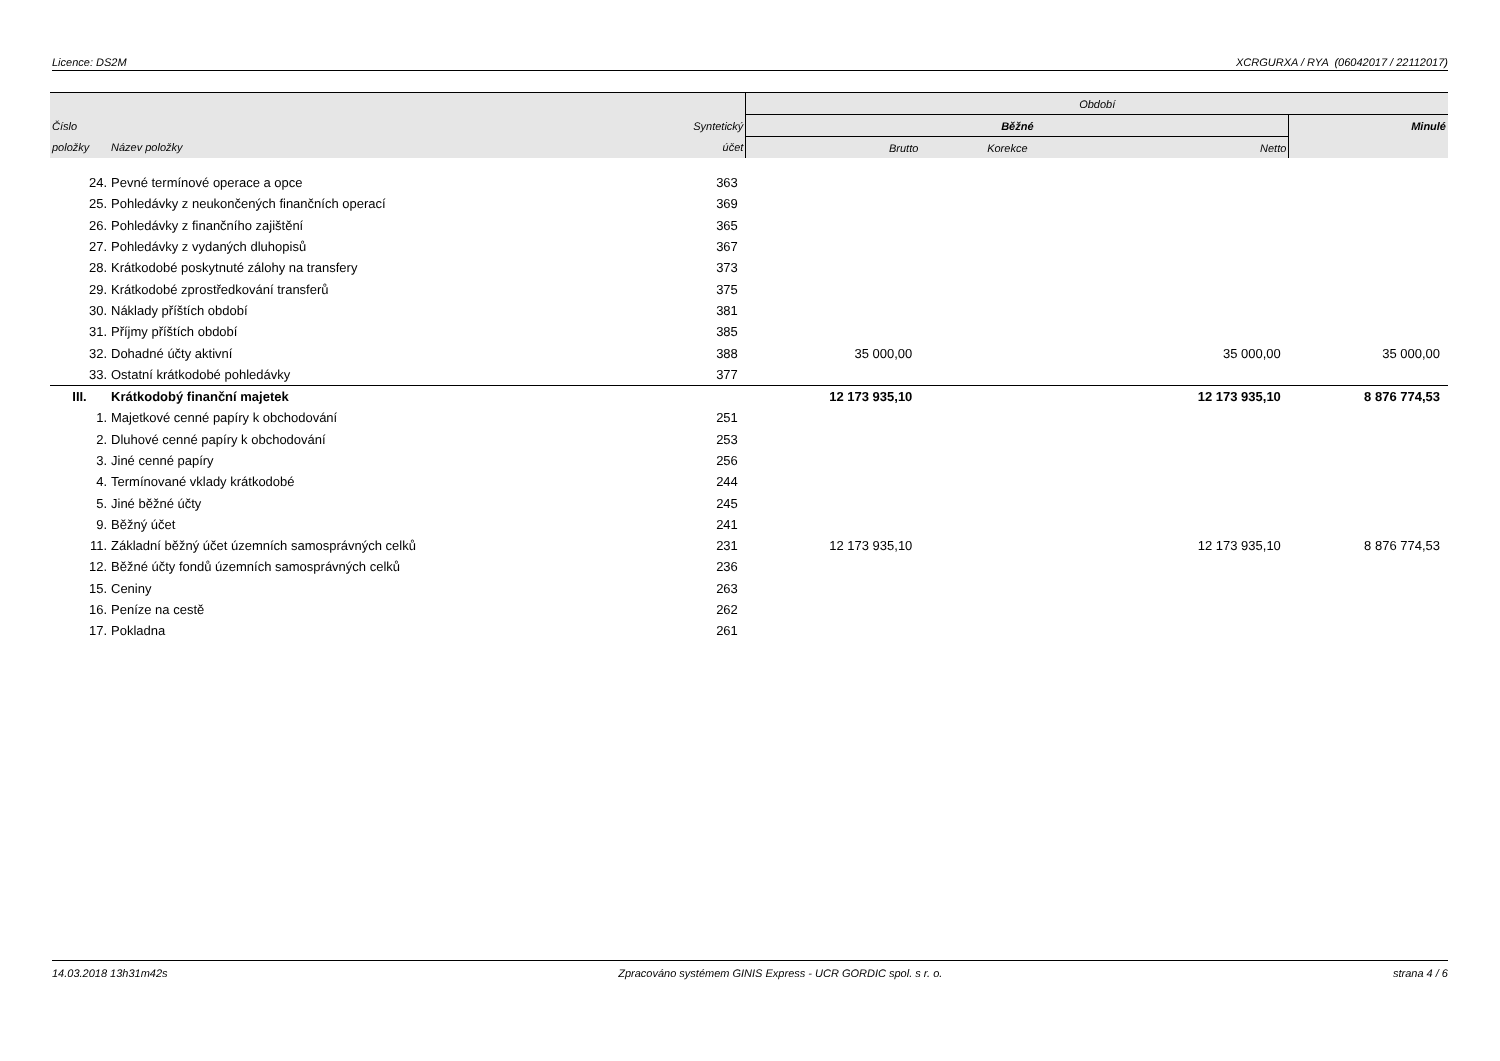Licence: DS2M XCRGURXA / RYA (06042017 / 22112017)
| | | | Období | | | |
| --- | --- | --- | --- | --- | --- | --- |
| Číslo | | Syntetický | Běžné | | | Minulé |
| položky | Název položky | účet | Brutto | Korekce | Netto | |
| 24. | Pevné termínové operace a opce | 363 | | | | |
| 25. | Pohledávky z neukončených finančních operací | 369 | | | | |
| 26. | Pohledávky z finančního zajištění | 365 | | | | |
| 27. | Pohledávky z vydaných dluhopisů | 367 | | | | |
| 28. | Krátkodobé poskytnuté zálohy na transfery | 373 | | | | |
| 29. | Krátkodobé zprostředkování transferů | 375 | | | | |
| 30. | Náklady příštích období | 381 | | | | |
| 31. | Příjmy příštích období | 385 | | | | |
| 32. | Dohadné účty aktivní | 388 | 35 000,00 | | 35 000,00 | 35 000,00 |
| 33. | Ostatní krátkodobé pohledávky | 377 | | | | |
| III. | Krátkodobý finanční majetek | | 12 173 935,10 | | 12 173 935,10 | 8 876 774,53 |
| 1. | Majetkové cenné papíry k obchodování | 251 | | | | |
| 2. | Dluhové cenné papíry k obchodování | 253 | | | | |
| 3. | Jiné cenné papíry | 256 | | | | |
| 4. | Termínované vklady krátkodobé | 244 | | | | |
| 5. | Jiné běžné účty | 245 | | | | |
| 9. | Běžný účet | 241 | | | | |
| 11. | Základní běžný účet územních samosprávných celků | 231 | 12 173 935,10 | | 12 173 935,10 | 8 876 774,53 |
| 12. | Běžné účty fondů územních samosprávných celků | 236 | | | | |
| 15. | Ceniny | 263 | | | | |
| 16. | Peníze na cestě | 262 | | | | |
| 17. | Pokladna | 261 | | | | |
14.03.2018 13h31m42s Zpracováno systémem GINIS Express - UCR GORDIC spol. s r. o. strana 4 / 6